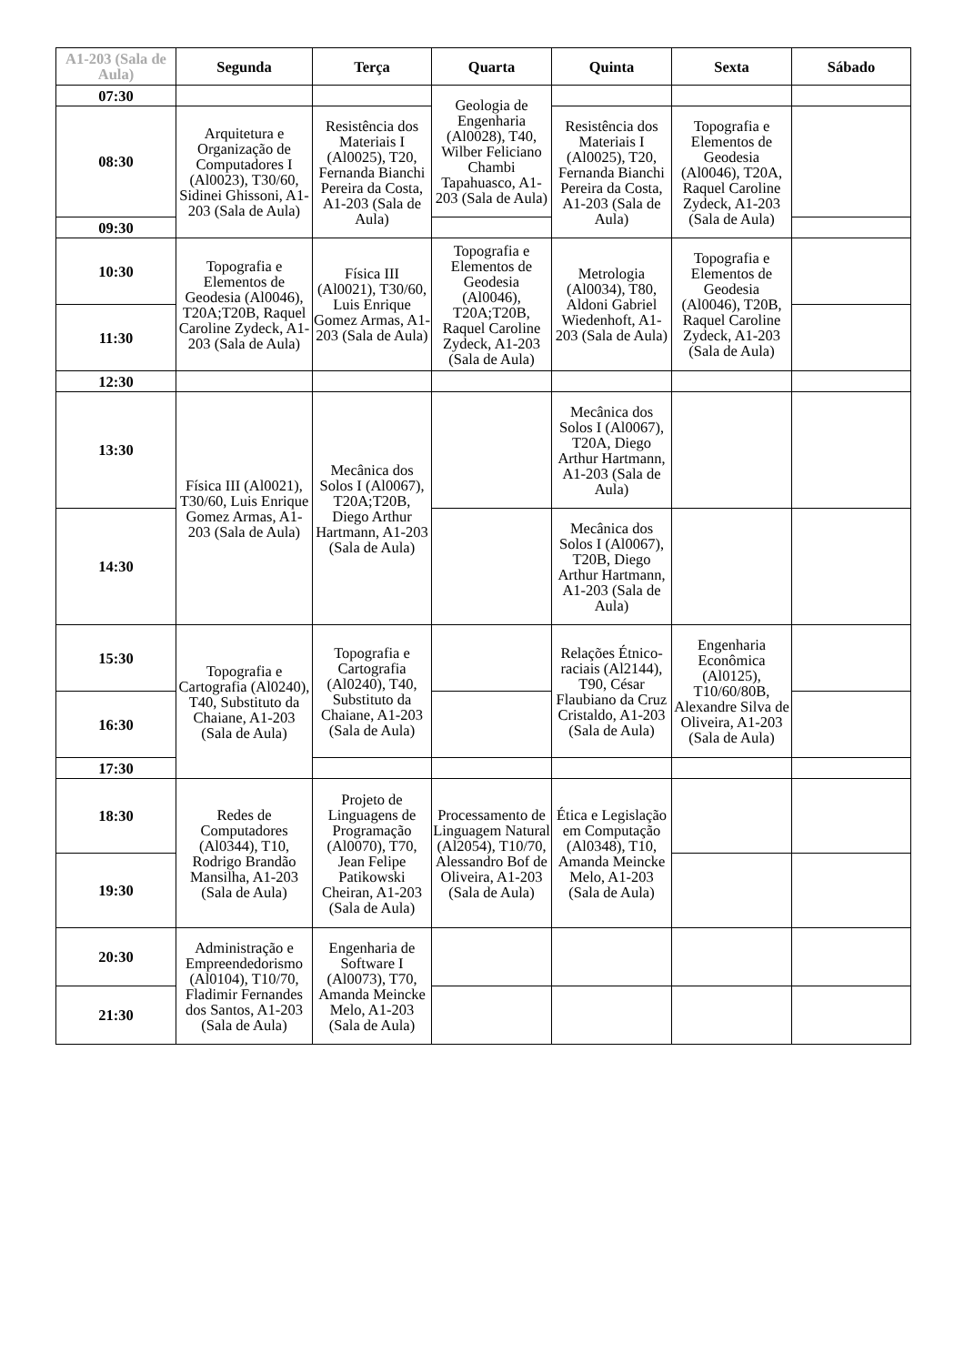| A1-203 (Sala de Aula) | Segunda | Terça | Quarta | Quinta | Sexta | Sábado |
| --- | --- | --- | --- | --- | --- | --- |
| 07:30 | | | Geologia de Engenharia (Al0028), T40, Wilber Feliciano Chambi Tapahuasco, A1-203 (Sala de Aula) | | | |
| 08:30 | Arquitetura e Organização de Computadores I (Al0023), T30/60, Sidinei Ghissoni, A1-203 (Sala de Aula) | Resistência dos Materiais I (Al0025), T20, Fernanda Bianchi Pereira da Costa, A1-203 (Sala de Aula) | | Resistência dos Materiais I (Al0025), T20, Fernanda Bianchi Pereira da Costa, A1-203 (Sala de Aula) | Topografia e Elementos de Geodesia (Al0046), T20A, Raquel Caroline Zydeck, A1-203 (Sala de Aula) | |
| 09:30 | | | | | | |
| 10:30 | Topografia e Elementos de Geodesia (Al0046), T20A;T20B, Raquel Caroline Zydeck, A1-203 (Sala de Aula) | Física III (Al0021), T30/60, Luis Enrique Gomez Armas, A1-203 (Sala de Aula) | Topografia e Elementos de Geodesia (Al0046), T20A;T20B, Raquel Caroline Zydeck, A1-203 (Sala de Aula) | Metrologia (Al0034), T80, Aldoni Gabriel Wiedenhoft, A1-203 (Sala de Aula) | Topografia e Elementos de Geodesia (Al0046), T20B, Raquel Caroline Zydeck, A1-203 (Sala de Aula) | |
| 11:30 | | | | | | |
| 12:30 | | | | | | |
| 13:30 | Física III (Al0021), T30/60, Luis Enrique Gomez Armas, A1-203 (Sala de Aula) | Mecânica dos Solos I (Al0067), T20A;T20B, Diego Arthur Hartmann, A1-203 (Sala de Aula) | | Mecânica dos Solos I (Al0067), T20A, Diego Arthur Hartmann, A1-203 (Sala de Aula) | | |
| 14:30 | | | | Mecânica dos Solos I (Al0067), T20B, Diego Arthur Hartmann, A1-203 (Sala de Aula) | | |
| 15:30 | Topografia e Cartografia (Al0240), T40, Substituto da Chaiane, A1-203 (Sala de Aula) | Topografia e Cartografia (Al0240), T40, Substituto da Chaiane, A1-203 (Sala de Aula) | | Relações Étnico-raciais (Al2144), T90, César Flaubiano da Cruz Cristaldo, A1-203 (Sala de Aula) | Engenharia Econômica (Al0125), T10/60/80B, Alexandre Silva de Oliveira, A1-203 (Sala de Aula) | |
| 16:30 | | | | | | |
| 17:30 | | | | | | |
| 18:30 | Redes de Computadores (Al0344), T10, Rodrigo Brandão Mansilha, A1-203 (Sala de Aula) | Projeto de Linguagens de Programação (Al0070), T70, Jean Felipe Patikowski Cheiran, A1-203 (Sala de Aula) | Processamento de Linguagem Natural (Al2054), T10/70, Alessandro Bof de Oliveira, A1-203 (Sala de Aula) | Ética e Legislação em Computação (Al0348), T10, Amanda Meincke Melo, A1-203 (Sala de Aula) | | |
| 19:30 | | | | | | |
| 20:30 | Administração e Empreendedorismo (Al0104), T10/70, Fladimir Fernandes dos Santos, A1-203 (Sala de Aula) | Engenharia de Software I (Al0073), T70, Amanda Meincke Melo, A1-203 (Sala de Aula) | | | | |
| 21:30 | | | | | | |